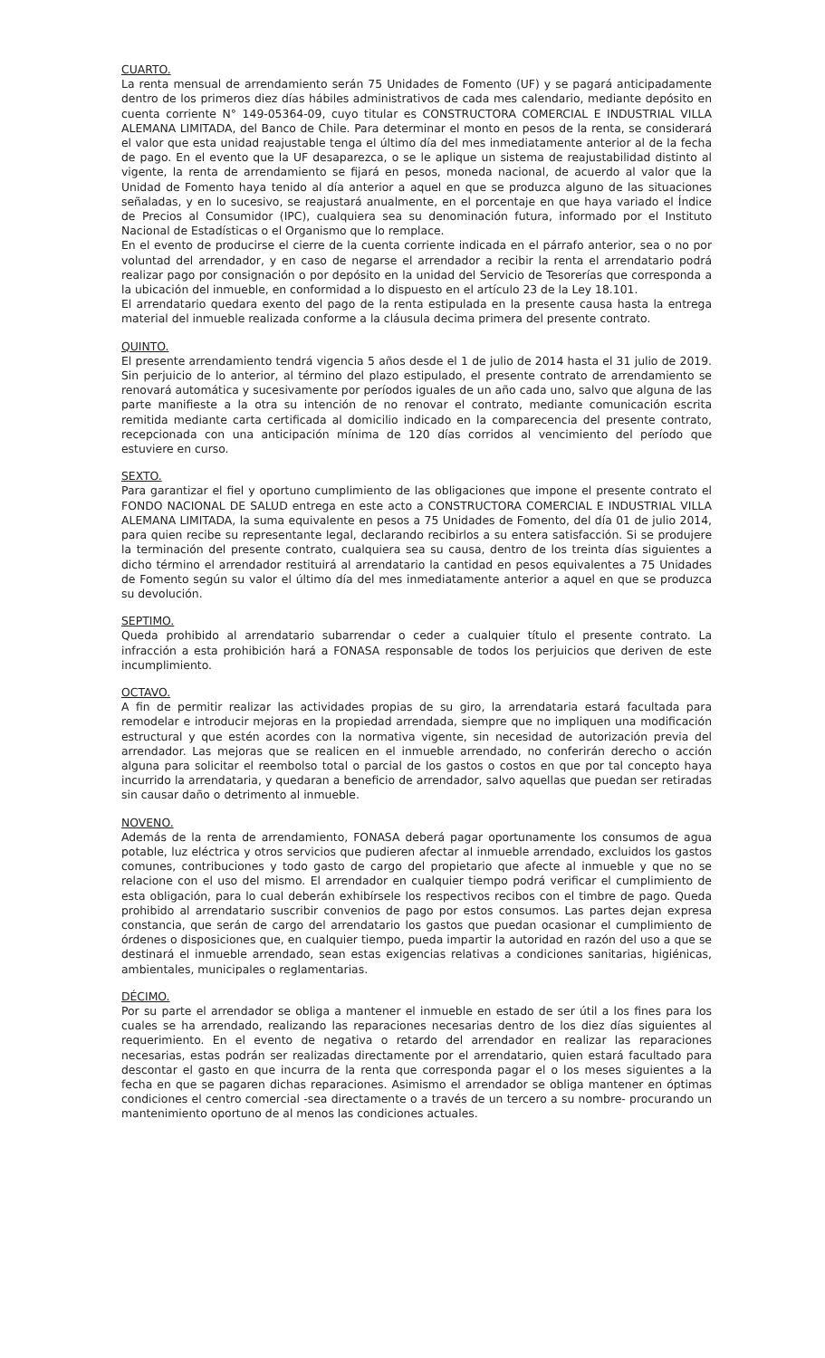CUARTO.
La renta mensual de arrendamiento serán 75 Unidades de Fomento (UF) y se pagará anticipadamente dentro de los primeros diez días hábiles administrativos de cada mes calendario, mediante depósito en cuenta corriente N° 149-05364-09, cuyo titular es CONSTRUCTORA COMERCIAL E INDUSTRIAL VILLA ALEMANA LIMITADA, del Banco de Chile. Para determinar el monto en pesos de la renta, se considerará el valor que esta unidad reajustable tenga el último día del mes inmediatamente anterior al de la fecha de pago. En el evento que la UF desaparezca, o se le aplique un sistema de reajustabilidad distinto al vigente, la renta de arrendamiento se fijará en pesos, moneda nacional, de acuerdo al valor que la Unidad de Fomento haya tenido al día anterior a aquel en que se produzca alguno de las situaciones señaladas, y en lo sucesivo, se reajustará anualmente, en el porcentaje en que haya variado el Índice de Precios al Consumidor (IPC), cualquiera sea su denominación futura, informado por el Instituto Nacional de Estadísticas o el Organismo que lo remplace.
En el evento de producirse el cierre de la cuenta corriente indicada en el párrafo anterior, sea o no por voluntad del arrendador, y en caso de negarse el arrendador a recibir la renta el arrendatario podrá realizar pago por consignación o por depósito en la unidad del Servicio de Tesorerías que corresponda a la ubicación del inmueble, en conformidad a lo dispuesto en el artículo 23 de la Ley 18.101.
El arrendatario quedara exento del pago de la renta estipulada en la presente causa hasta la entrega material del inmueble realizada conforme a la cláusula decima primera del presente contrato.
QUINTO.
El presente arrendamiento tendrá vigencia 5 años desde el 1 de julio de 2014 hasta el 31 julio de 2019. Sin perjuicio de lo anterior, al término del plazo estipulado, el presente contrato de arrendamiento se renovará automática y sucesivamente por períodos iguales de un año cada uno, salvo que alguna de las parte manifieste a la otra su intención de no renovar el contrato, mediante comunicación escrita remitida mediante carta certificada al domicilio indicado en la comparecencia del presente contrato, recepcionada con una anticipación mínima de 120 días corridos al vencimiento del período que estuviere en curso.
SEXTO.
Para garantizar el fiel y oportuno cumplimiento de las obligaciones que impone el presente contrato el FONDO NACIONAL DE SALUD entrega en este acto a CONSTRUCTORA COMERCIAL E INDUSTRIAL VILLA ALEMANA LIMITADA, la suma equivalente en pesos a 75 Unidades de Fomento, del día 01 de julio 2014, para quien recibe su representante legal, declarando recibirlos a su entera satisfacción. Si se produjere la terminación del presente contrato, cualquiera sea su causa, dentro de los treinta días siguientes a dicho término el arrendador restituirá al arrendatario la cantidad en pesos equivalentes a 75 Unidades de Fomento según su valor el último día del mes inmediatamente anterior a aquel en que se produzca su devolución.
SEPTIMO.
Queda prohibido al arrendatario subarrendar o ceder a cualquier título el presente contrato. La infracción a esta prohibición hará a FONASA responsable de todos los perjuicios que deriven de este incumplimiento.
OCTAVO.
A fin de permitir realizar las actividades propias de su giro, la arrendataria estará facultada para remodelar e introducir mejoras en la propiedad arrendada, siempre que no impliquen una modificación estructural y que estén acordes con la normativa vigente, sin necesidad de autorización previa del arrendador. Las mejoras que se realicen en el inmueble arrendado, no conferirán derecho o acción alguna para solicitar el reembolso total o parcial de los gastos o costos en que por tal concepto haya incurrido la arrendataria, y quedaran a beneficio de arrendador, salvo aquellas que puedan ser retiradas sin causar daño o detrimento al inmueble.
NOVENO.
Además de la renta de arrendamiento, FONASA deberá pagar oportunamente los consumos de agua potable, luz eléctrica y otros servicios que pudieren afectar al inmueble arrendado, excluidos los gastos comunes, contribuciones y todo gasto de cargo del propietario que afecte al inmueble y que no se relacione con el uso del mismo. El arrendador en cualquier tiempo podrá verificar el cumplimiento de esta obligación, para lo cual deberán exhibírsele los respectivos recibos con el timbre de pago. Queda prohibido al arrendatario suscribir convenios de pago por estos consumos. Las partes dejan expresa constancia, que serán de cargo del arrendatario los gastos que puedan ocasionar el cumplimiento de órdenes o disposiciones que, en cualquier tiempo, pueda impartir la autoridad en razón del uso a que se destinará el inmueble arrendado, sean estas exigencias relativas a condiciones sanitarias, higiénicas, ambientales, municipales o reglamentarias.
DÉCIMO.
Por su parte el arrendador se obliga a mantener el inmueble en estado de ser útil a los fines para los cuales se ha arrendado, realizando las reparaciones necesarias dentro de los diez días siguientes al requerimiento. En el evento de negativa o retardo del arrendador en realizar las reparaciones necesarias, estas podrán ser realizadas directamente por el arrendatario, quien estará facultado para descontar el gasto en que incurra de la renta que corresponda pagar el o los meses siguientes a la fecha en que se pagaren dichas reparaciones. Asimismo el arrendador se obliga mantener en óptimas condiciones el centro comercial -sea directamente o a través de un tercero a su nombre- procurando un mantenimiento oportuno de al menos las condiciones actuales.